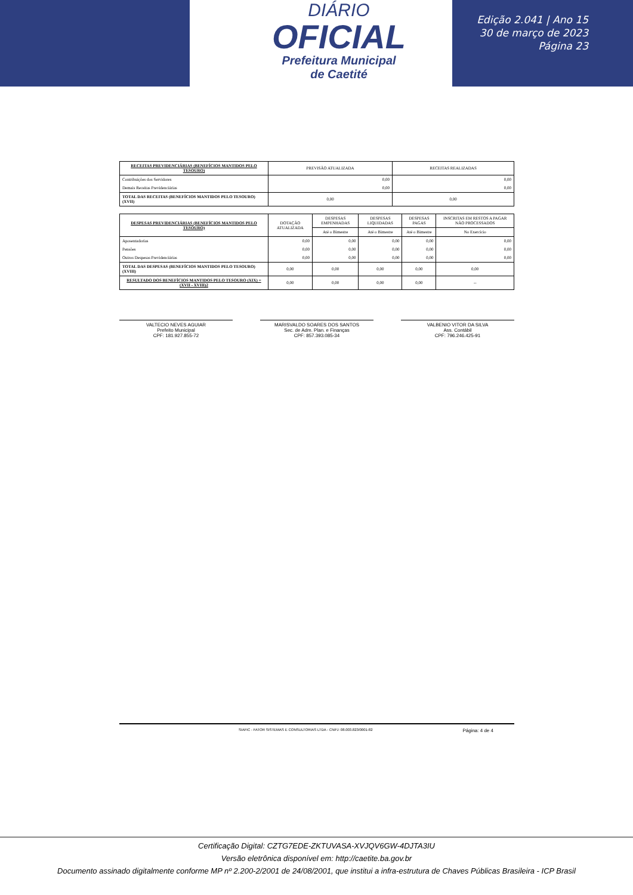DIÁRIO
OFICIAL
Prefeitura Municipal
de Caetité
Edição 2.041 | Ano 15
30 de março de 2023
Página 23
| RECEITAS PREVIDENCIÁRIAS (BENEFÍCIOS MANTIDOS PELO TESOURO) | PREVISÃO ATUALIZADA | RECEITAS REALIZADAS |
| --- | --- | --- |
| Contribuições dos Servidores | 0,00 | 0,00 |
| Demais Receitas Previdenciárias | 0,00 | 0,00 |
| TOTAL DAS RECEITAS (BENEFÍCIOS MANTIDOS PELO TESOURO) (XVII) | 0,00 | 0,00 |
| DESPESAS PREVIDENCIÁRIAS (BENEFÍCIOS MANTIDOS PELO TESOURO) | DOTAÇÃO ATUALIZADA | DESPESAS EMPENHADAS | DESPESAS LIQUIDADAS | DESPESAS PAGAS | INSCRITAS EM RESTOS A PAGAR NÃO PROCESSADOS |
| --- | --- | --- | --- | --- | --- |
| | | Até o Bimestre | Até o Bimestre | Até o Bimestre | No Exercício |
| Aposentadorias | 0,00 | 0,00 | 0,00 | 0,00 | 0,00 |
| Pensões | 0,00 | 0,00 | 0,00 | 0,00 | 0,00 |
| Outros Despesas Previdenciárias | 0,00 | 0,00 | 0,00 | 0,00 | 0,00 |
| TOTAL DAS DESPESAS (BENEFÍCIOS MANTIDOS PELO TESOURO) (XVIII) | 0,00 | 0,00 | 0,00 | 0,00 | 0,00 |
| RESULTADO DOS BENEFÍCIOS MANTIDOS PELO TESOURO (XIX) = (XVII - XVIII)2 | 0,00 | 0,00 | 0,00 | 0,00 | -- |
VALTECIO NEVES AGUIAR
Prefeito Municipal
CPF: 181.927.855-72
MARISVALDO SOARES DOS SANTOS
Sec. de Adm. Plan. e Finanças
CPF: 857.393.085-34
VALBENIO VITOR DA SILVA
Ass. Contábil
CPF: 796.246.425-91
SIAFIC - FATOR SISTEMAS E CONSULTORIAS LTDA - CNPJ: 08.003.823/0001-82 Página: 4 de 4
Certificação Digital: CZTG7EDE-ZKTUVASA-XVJQV6GW-4DJTA3IU
Versão eletrônica disponível em: http://caetite.ba.gov.br
Documento assinado digitalmente conforme MP nº 2.200-2/2001 de 24/08/2001, que institui a infra-estrutura de Chaves Públicas Brasileira - ICP Brasil